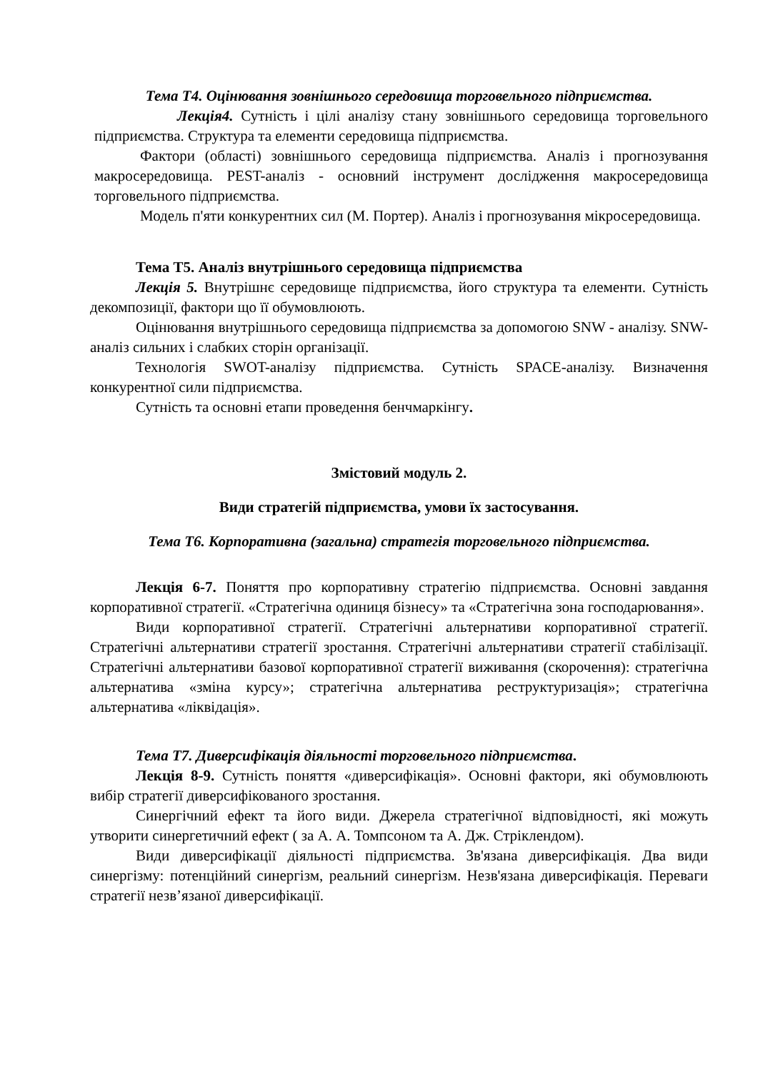Тема Т4. Оцінювання зовнішнього середовища торговельного підприємства.
Лекція4. Сутність і цілі аналізу стану зовнішнього середовища торговельного підприємства. Структура та елементи середовища підприємства.
Фактори (області) зовнішнього середовища підприємства. Аналіз і прогнозування макросередовища. PEST-аналіз - основний інструмент дослідження макросередовища торговельного підприємства.
Модель п'яти конкурентних сил (М. Портер). Аналіз і прогнозування мікросередовища.
Тема Т5. Аналіз внутрішнього середовища підприємства
Лекція 5. Внутрішнє середовище підприємства, його структура та елементи. Сутність декомпозиції, фактори що її обумовлюють.
Оцінювання внутрішнього середовища підприємства за допомогою SNW - аналізу. SNW-аналіз сильних і слабких сторін організації.
Технологія SWOT-аналізу підприємства. Сутність SPACE-аналізу. Визначення конкурентної сили підприємства.
Сутність та основні етапи проведення бенчмаркінгу.
Змістовий модуль 2.
Види стратегій підприємства, умови їх застосування.
Тема Т6. Корпоративна (загальна) стратегія торговельного підприємства.
Лекція 6-7. Поняття про корпоративну стратегію підприємства. Основні завдання корпоративної стратегії. «Стратегічна одиниця бізнесу» та «Стратегічна зона господарювання».
Види корпоративної стратегії. Стратегічні альтернативи корпоративної стратегії. Стратегічні альтернативи стратегії зростання. Стратегічні альтернативи стратегії стабілізації. Стратегічні альтернативи базової корпоративної стратегії виживання (скорочення): стратегічна альтернатива «зміна курсу»; стратегічна альтернатива реструктуризація»; стратегічна альтернатива «ліквідація».
Тема Т7. Диверсифікація діяльності торговельного підприємства.
Лекція 8-9. Сутність поняття «диверсифікація». Основні фактори, які обумовлюють вибір стратегії диверсифікованого зростання.
Синергічний ефект та його види. Джерела стратегічної відповідності, які можуть утворити синергетичний ефект ( за А. А. Томпсоном та А. Дж. Стріклендом).
Види диверсифікації діяльності підприємства. Зв'язана диверсифікація. Два види синергізму: потенційний синергізм, реальний синергізм. Незв'язана диверсифікація. Переваги стратегії незв’язаної диверсифікації.